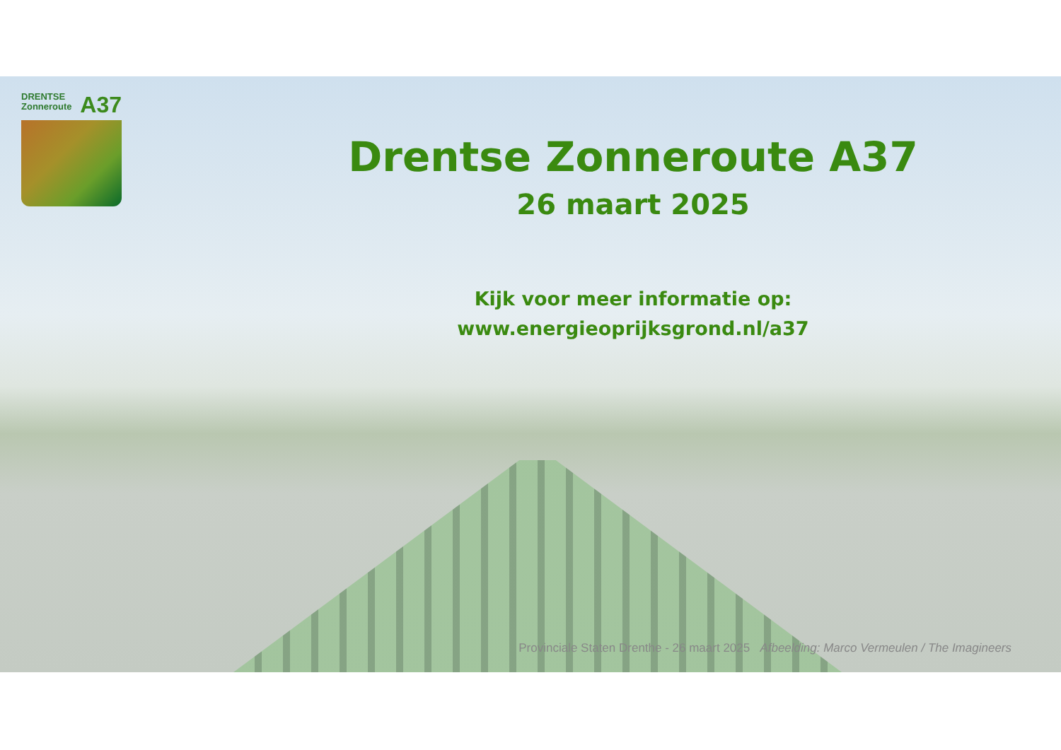DRENTSE
Zonneroute
A37
Drentse Zonneroute A37
26 maart 2025
Kijk voor meer informatie op:
www.energieoprijksgrond.nl/a37
Provinciale Staten Drenthe - 26 maart 2025 Afbeelding: Marco Vermeulen / The Imagineers